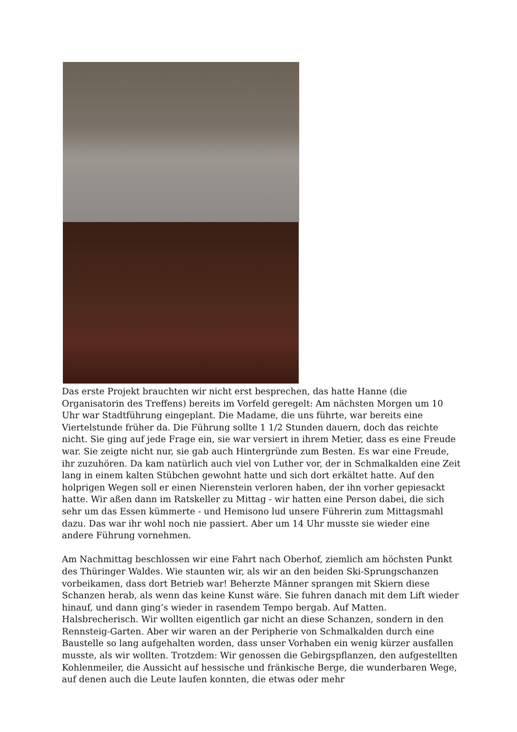Das erste Projekt brauchten wir nicht erst besprechen, das hatte Hanne (die Organisatorin des Treffens) bereits im Vorfeld geregelt: Am nächsten Morgen um 10 Uhr war Stadtführung eingeplant. Die Madame, die uns führte, war bereits eine Viertelstunde früher da. Die Führung sollte 1 1/2 Stunden dauern, doch das reichte nicht. Sie ging auf jede Frage ein, sie war versiert in ihrem Metier, dass es eine Freude war. Sie zeigte nicht nur, sie gab auch Hintergründe zum Besten. Es war eine Freude, ihr zuzuhören. Da kam natürlich auch viel von Luther vor, der in Schmalkalden eine Zeit lang in einem kalten Stübchen gewohnt hatte und sich dort erkältet hatte. Auf den holprigen Wegen soll er einen Nierenstein verloren haben, der ihn vorher gepiesackt hatte. Wir aßen dann im Ratskeller zu Mittag - wir hatten eine Person dabei, die sich sehr um das Essen kümmerte - und Hemisono lud unsere Führerin zum Mittagsmahl dazu. Das war ihr wohl noch nie passiert. Aber um 14 Uhr musste sie wieder eine andere Führung vornehmen.
Am Nachmittag beschlossen wir eine Fahrt nach Oberhof, ziemlich am höchsten Punkt des Thüringer Waldes. Wie staunten wir, als wir an den beiden Ski-Sprungschanzen vorbeikamen, dass dort Betrieb war! Beherzte Männer sprangen mit Skiern diese Schanzen herab, als wenn das keine Kunst wäre. Sie fuhren danach mit dem Lift wieder hinauf, und dann ging’s wieder in rasendem Tempo bergab. Auf Matten. Halsbrecherisch. Wir wollten eigentlich gar nicht an diese Schanzen, sondern in den Rennsteig-Garten. Aber wir waren an der Peripherie von Schmalkalden durch eine Baustelle so lang aufgehalten worden, dass unser Vorhaben ein wenig kürzer ausfallen musste, als wir wollten. Trotzdem: Wir genossen die Gebirgspflanzen, den aufgestellten Kohlenmeiler, die Aussicht auf hessische und fränkische Berge, die wunderbaren Wege, auf denen auch die Leute laufen konnten, die etwas oder mehr